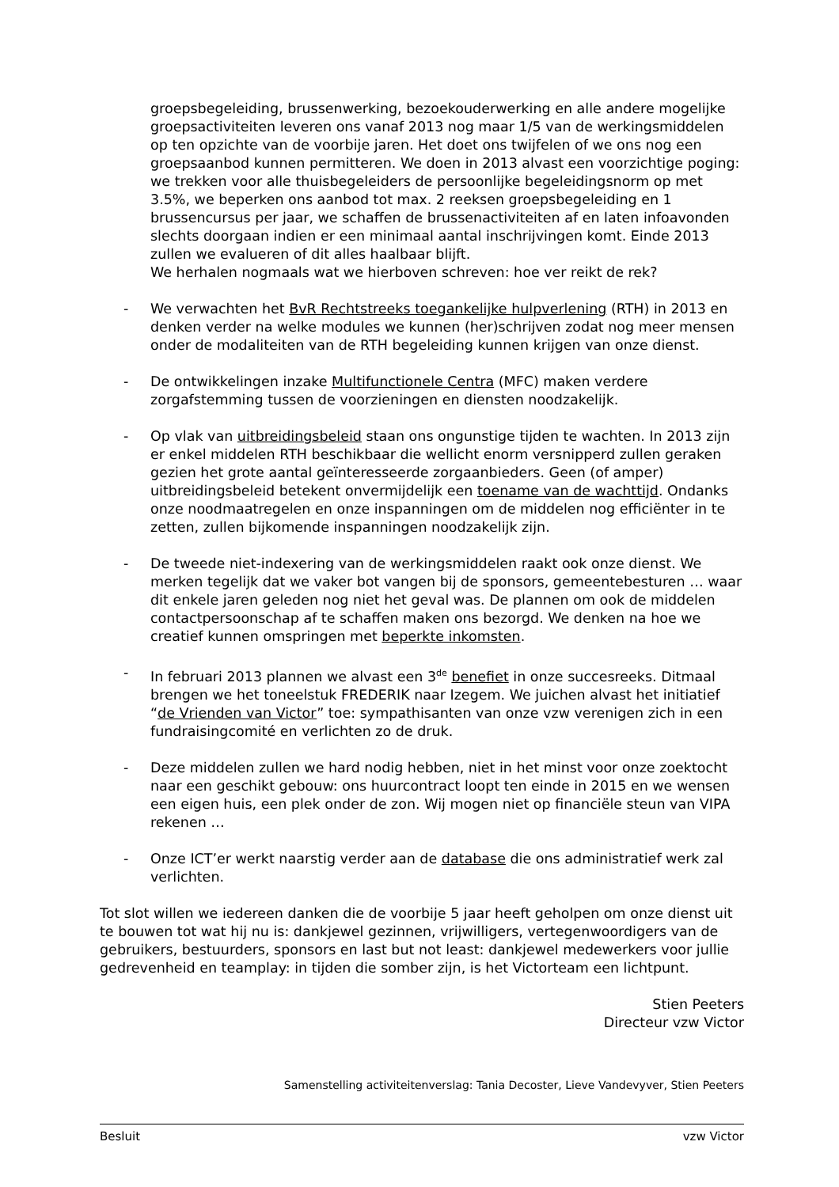groepsbegeleiding, brussenwerking, bezoekouderwerking en alle andere mogelijke groepsactiviteiten leveren ons vanaf 2013 nog maar 1/5 van de werkingsmiddelen op ten opzichte van de voorbije jaren. Het doet ons twijfelen of we ons nog een groepsaanbod kunnen permitteren. We doen in 2013 alvast een voorzichtige poging: we trekken voor alle thuisbegeleiders de persoonlijke begeleidingsnorm op met 3.5%, we beperken ons aanbod tot max. 2 reeksen groepsbegeleiding en 1 brussencursus per jaar, we schaffen de brussenactiviteiten af en laten infoavonden slechts doorgaan indien er een minimaal aantal inschrijvingen komt. Einde 2013 zullen we evalueren of dit alles haalbaar blijft.
We herhalen nogmaals wat we hierboven schreven: hoe ver reikt de rek?
- We verwachten het BvR Rechtstreeks toegankelijke hulpverlening (RTH) in 2013 en denken verder na welke modules we kunnen (her)schrijven zodat nog meer mensen onder de modaliteiten van de RTH begeleiding kunnen krijgen van onze dienst.
- De ontwikkelingen inzake Multifunctionele Centra (MFC) maken verdere zorgafstemming tussen de voorzieningen en diensten noodzakelijk.
- Op vlak van uitbreidingsbeleid staan ons ongunstige tijden te wachten. In 2013 zijn er enkel middelen RTH beschikbaar die wellicht enorm versnipperd zullen geraken gezien het grote aantal geïnteresseerde zorgaanbieders. Geen (of amper) uitbreidingsbeleid betekent onvermijdelijk een toename van de wachttijd. Ondanks onze noodmaatregelen en onze inspanningen om de middelen nog efficiënter in te zetten, zullen bijkomende inspanningen noodzakelijk zijn.
- De tweede niet-indexering van de werkingsmiddelen raakt ook onze dienst. We merken tegelijk dat we vaker bot vangen bij de sponsors, gemeentebesturen … waar dit enkele jaren geleden nog niet het geval was. De plannen om ook de middelen contactpersoonschap af te schaffen maken ons bezorgd. We denken na hoe we creatief kunnen omspringen met beperkte inkomsten.
- In februari 2013 plannen we alvast een 3<sup>de</sup> benefiet in onze succesreeks. Ditmaal brengen we het toneelstuk FREDERIK naar Izegem. We juichen alvast het initiatief “de Vrienden van Victor” toe: sympathisanten van onze vzw verenigen zich in een fundraisingcomité en verlichten zo de druk.
- Deze middelen zullen we hard nodig hebben, niet in het minst voor onze zoektocht naar een geschikt gebouw: ons huurcontract loopt ten einde in 2015 en we wensen een eigen huis, een plek onder de zon. Wij mogen niet op financiële steun van VIPA rekenen …
- Onze ICT’er werkt naarstig verder aan de database die ons administratief werk zal verlichten.
Tot slot willen we iedereen danken die de voorbije 5 jaar heeft geholpen om onze dienst uit te bouwen tot wat hij nu is: dankjewel gezinnen, vrijwilligers, vertegenwoordigers van de gebruikers, bestuurders, sponsors en last but not least: dankjewel medewerkers voor jullie gedrevenheid en teamplay: in tijden die somber zijn, is het Victorteam een lichtpunt.
Stien Peeters
Directeur vzw Victor
Samenstelling activiteitenverslag: Tania Decoster, Lieve Vandevyver, Stien Peeters
Besluit vzw Victor